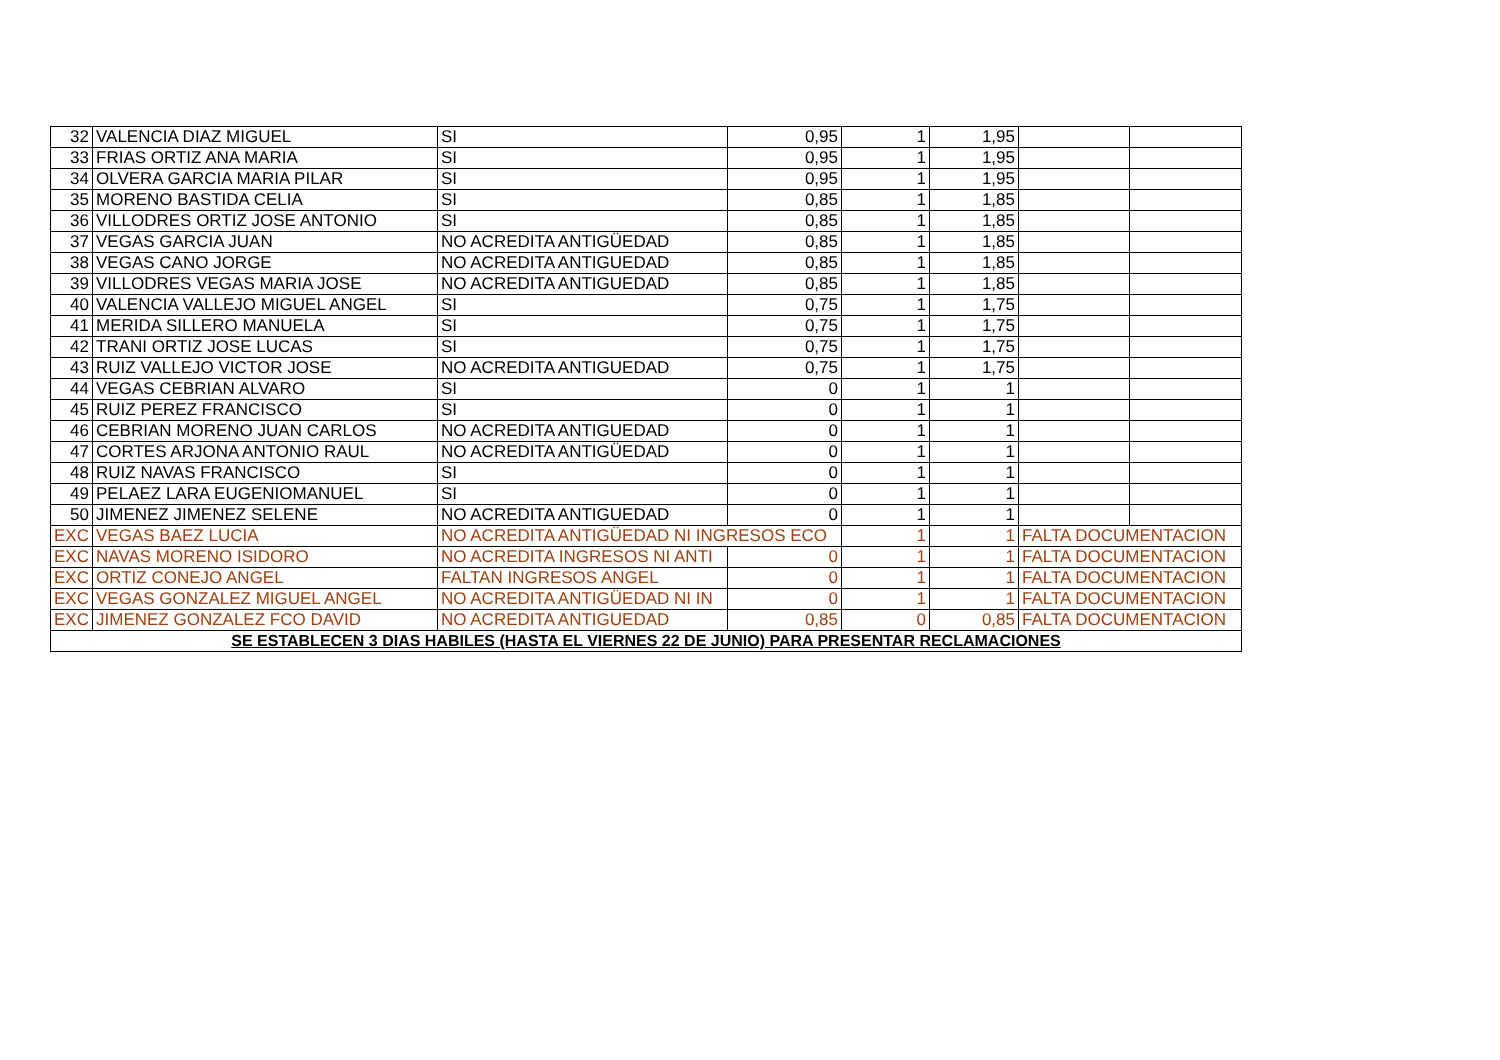| 32 | VALENCIA DIAZ MIGUEL | SI | 0,95 | 1 | 1,95 | | |
| 33 | FRIAS ORTIZ ANA MARIA | SI | 0,95 | 1 | 1,95 | | |
| 34 | OLVERA GARCIA MARIA PILAR | SI | 0,95 | 1 | 1,95 | | |
| 35 | MORENO BASTIDA CELIA | SI | 0,85 | 1 | 1,85 | | |
| 36 | VILLODRES ORTIZ JOSE ANTONIO | SI | 0,85 | 1 | 1,85 | | |
| 37 | VEGAS GARCIA JUAN | NO ACREDITA ANTIGÜEDAD | 0,85 | 1 | 1,85 | | |
| 38 | VEGAS CANO JORGE | NO ACREDITA ANTIGUEDAD | 0,85 | 1 | 1,85 | | |
| 39 | VILLODRES VEGAS MARIA JOSE | NO ACREDITA ANTIGUEDAD | 0,85 | 1 | 1,85 | | |
| 40 | VALENCIA VALLEJO MIGUEL ANGEL | SI | 0,75 | 1 | 1,75 | | |
| 41 | MERIDA SILLERO MANUELA | SI | 0,75 | 1 | 1,75 | | |
| 42 | TRANI ORTIZ JOSE LUCAS | SI | 0,75 | 1 | 1,75 | | |
| 43 | RUIZ VALLEJO VICTOR JOSE | NO ACREDITA ANTIGUEDAD | 0,75 | 1 | 1,75 | | |
| 44 | VEGAS CEBRIAN ALVARO | SI | 0 | 1 | 1 | | |
| 45 | RUIZ PEREZ FRANCISCO | SI | 0 | 1 | 1 | | |
| 46 | CEBRIAN MORENO JUAN CARLOS | NO ACREDITA ANTIGUEDAD | 0 | 1 | 1 | | |
| 47 | CORTES ARJONA ANTONIO RAUL | NO ACREDITA ANTIGÜEDAD | 0 | 1 | 1 | | |
| 48 | RUIZ NAVAS FRANCISCO | SI | 0 | 1 | 1 | | |
| 49 | PELAEZ LARA EUGENIOMANUEL | SI | 0 | 1 | 1 | | |
| 50 | JIMENEZ JIMENEZ SELENE | NO ACREDITA ANTIGUEDAD | 0 | 1 | 1 | | |
| EXC | VEGAS BAEZ LUCIA | NO ACREDITA ANTIGÜEDAD NI INGRESOS ECO | | 1 | 1 | FALTA DOCUMENTACION | |
| EXC | NAVAS MORENO ISIDORO | NO ACREDITA INGRESOS NI ANTI | 0 | 1 | 1 | FALTA DOCUMENTACION | |
| EXC | ORTIZ CONEJO ANGEL | FALTAN INGRESOS ANGEL | 0 | 1 | 1 | FALTA DOCUMENTACION | |
| EXC | VEGAS GONZALEZ MIGUEL ANGEL | NO ACREDITA ANTIGÜEDAD NI IN | 0 | 1 | 1 | FALTA DOCUMENTACION | |
| EXC | JIMENEZ GONZALEZ FCO DAVID | NO ACREDITA ANTIGUEDAD | 0,85 | 0 | 0,85 | FALTA DOCUMENTACION | |
| SE ESTABLECEN 3 DIAS HABILES (HASTA EL VIERNES 22 DE JUNIO) PARA PRESENTAR RECLAMACIONES | | | | | | | |